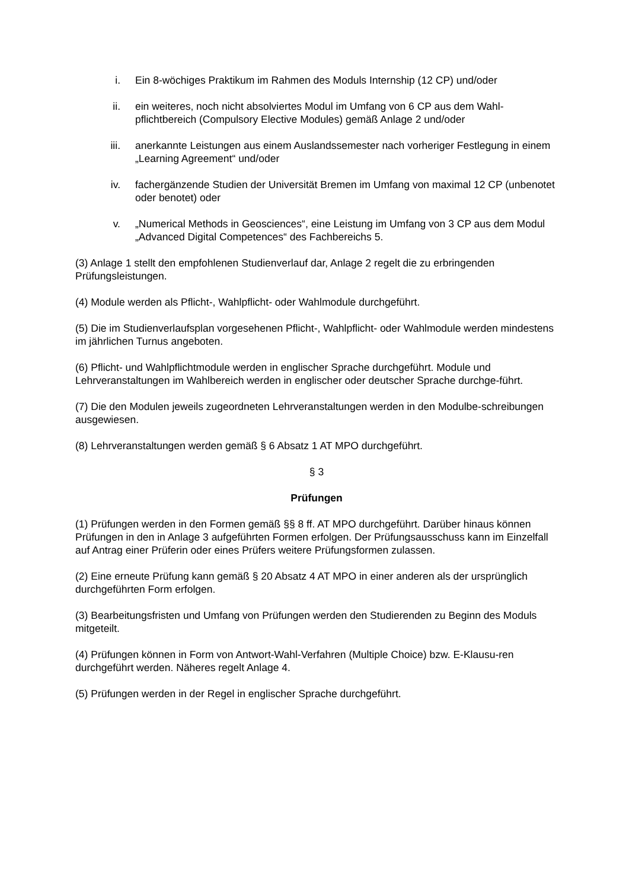i. Ein 8-wöchiges Praktikum im Rahmen des Moduls Internship (12 CP) und/oder
ii. ein weiteres, noch nicht absolviertes Modul im Umfang von 6 CP aus dem Wahl-pflichtbereich (Compulsory Elective Modules) gemäß Anlage 2 und/oder
iii. anerkannte Leistungen aus einem Auslandssemester nach vorheriger Festlegung in einem „Learning Agreement“ und/oder
iv. fachergänzende Studien der Universität Bremen im Umfang von maximal 12 CP (unbenotet oder benotet) oder
v. „Numerical Methods in Geosciences“, eine Leistung im Umfang von 3 CP aus dem Modul „Advanced Digital Competences“ des Fachbereichs 5.
(3) Anlage 1 stellt den empfohlenen Studienverlauf dar, Anlage 2 regelt die zu erbringenden Prüfungsleistungen.
(4) Module werden als Pflicht-, Wahlpflicht- oder Wahlmodule durchgeführt.
(5) Die im Studienverlaufsplan vorgesehenen Pflicht-, Wahlpflicht- oder Wahlmodule werden mindestens im jährlichen Turnus angeboten.
(6) Pflicht- und Wahlpflichtmodule werden in englischer Sprache durchgeführt. Module und Lehrveranstaltungen im Wahlbereich werden in englischer oder deutscher Sprache durchge-führt.
(7) Die den Modulen jeweils zugeordneten Lehrveranstaltungen werden in den Modulbe-schreibungen ausgewiesen.
(8) Lehrveranstaltungen werden gemäß § 6 Absatz 1 AT MPO durchgeführt.
§ 3
Prüfungen
(1) Prüfungen werden in den Formen gemäß §§ 8 ff. AT MPO durchgeführt. Darüber hinaus können Prüfungen in den in Anlage 3 aufgeführten Formen erfolgen. Der Prüfungsausschuss kann im Einzelfall auf Antrag einer Prüferin oder eines Prüfers weitere Prüfungsformen zulassen.
(2) Eine erneute Prüfung kann gemäß § 20 Absatz 4 AT MPO in einer anderen als der ursprünglich durchgeführten Form erfolgen.
(3) Bearbeitungsfristen und Umfang von Prüfungen werden den Studierenden zu Beginn des Moduls mitgeteilt.
(4) Prüfungen können in Form von Antwort-Wahl-Verfahren (Multiple Choice) bzw. E-Klausu-ren durchgeführt werden. Näheres regelt Anlage 4.
(5) Prüfungen werden in der Regel in englischer Sprache durchgeführt.